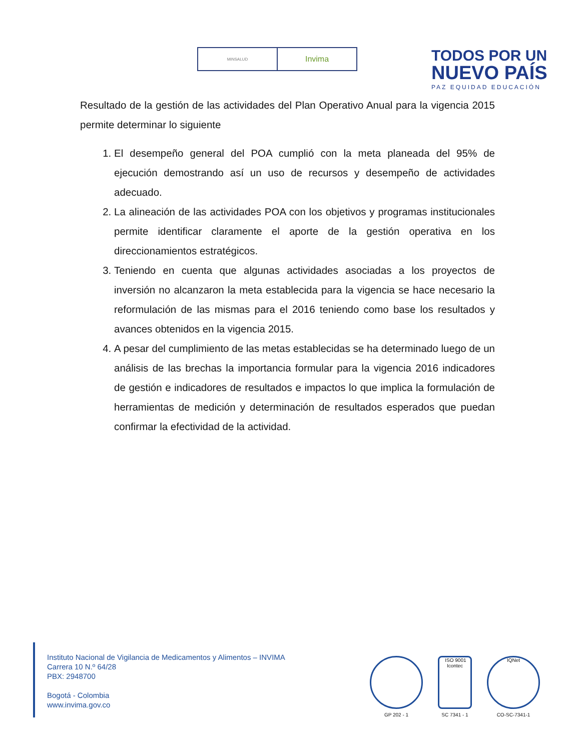MINSALUD
Invima
TODOS POR UN
NUEVO PAÍS
PAZ EQUIDAD EDUCACIÓN
Resultado de la gestión de las actividades del Plan Operativo Anual para la vigencia 2015 permite determinar lo siguiente
1. El desempeño general del POA cumplió con la meta planeada del 95% de ejecución demostrando así un uso de recursos y desempeño de actividades adecuado.
2. La alineación de las actividades POA con los objetivos y programas institucionales permite identificar claramente el aporte de la gestión operativa en los direccionamientos estratégicos.
3. Teniendo en cuenta que algunas actividades asociadas a los proyectos de inversión no alcanzaron la meta establecida para la vigencia se hace necesario la reformulación de las mismas para el 2016 teniendo como base los resultados y avances obtenidos en la vigencia 2015.
4. A pesar del cumplimiento de las metas establecidas se ha determinado luego de un análisis de las brechas la importancia formular para la vigencia 2016 indicadores de gestión e indicadores de resultados e impactos lo que implica la formulación de herramientas de medición y determinación de resultados esperados que puedan confirmar la efectividad de la actividad.
Instituto Nacional de Vigilancia de Medicamentos y Alimentos – INVIMA
Carrera 10 N.º 64/28
PBX: 2948700
Bogotá - Colombia
www.invima.gov.co
GP 202 - 1
ISO 9001
Icontec
SC 7341 - 1
IQNet
CO-SC-7341-1